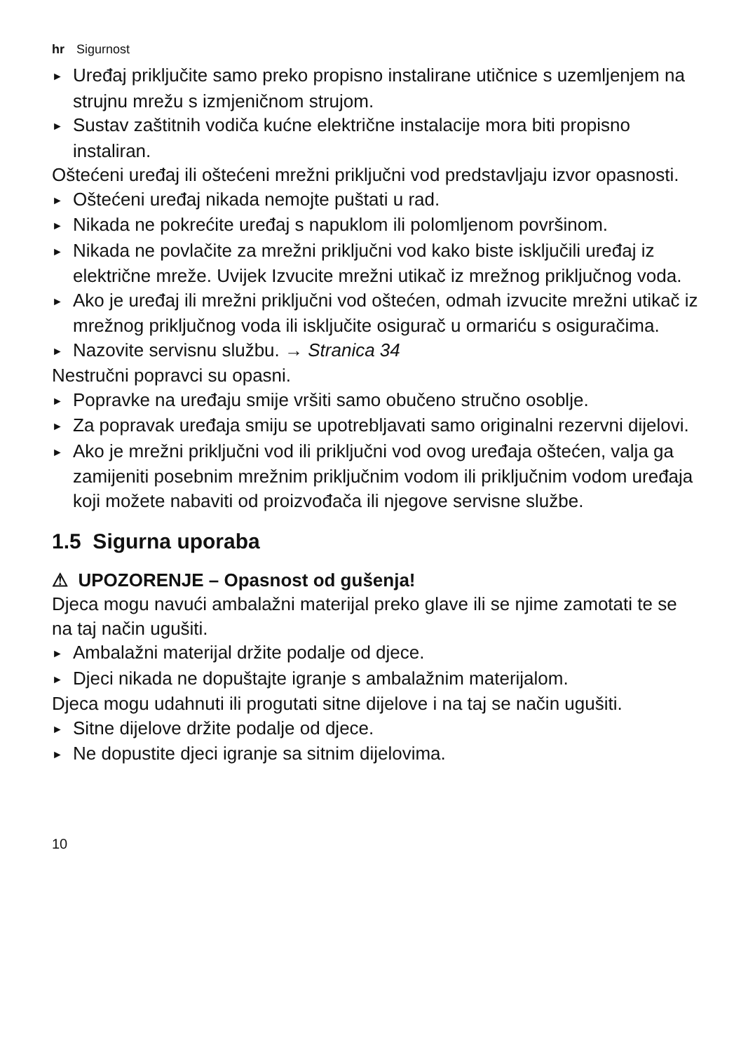hr Sigurnost
► Uređaj priključite samo preko propisno instalirane utičnice s uzemljenjem na strujnu mrežu s izmjeničnom strujom.
► Sustav zaštitnih vodiča kućne električne instalacije mora biti propisno instaliran.
Oštećeni uređaj ili oštećeni mrežni priključni vod predstavljaju izvor opasnosti.
► Oštećeni uređaj nikada nemojte puštati u rad.
► Nikada ne pokrećite uređaj s napuklom ili polomljenom površinom.
► Nikada ne povlačite za mrežni priključni vod kako biste isključili uređaj iz električne mreže. Uvijek Izvucite mrežni utikač iz mrežnog priključnog voda.
► Ako je uređaj ili mrežni priključni vod oštećen, odmah izvucite mrežni utikač iz mrežnog priključnog voda ili isključite osigurač u ormariću s osiguračima.
► Nazovite servisnu službu. → Stranica 34
Nestručni popravci su opasni.
► Popravke na uređaju smije vršiti samo obučeno stručno osoblje.
► Za popravak uređaja smiju se upotrebljavati samo originalni rezervni dijelovi.
► Ako je mrežni priključni vod ili priključni vod ovog uređaja oštećen, valja ga zamijeniti posebnim mrežnim priključnim vodom ili priključnim vodom uređaja koji možete nabaviti od proizvođača ili njegove servisne službe.
1.5 Sigurna uporaba
⚠ UPOZORENJE – Opasnost od gušenja!
Djeca mogu navući ambalažni materijal preko glave ili se njime zamotati te se na taj način ugušiti.
► Ambalažni materijal držite podalje od djece.
► Djeci nikada ne dopuštajte igranje s ambalažnim materijalom.
Djeca mogu udahnuti ili progutati sitne dijelove i na taj se način ugušiti.
► Sitne dijelove držite podalje od djece.
► Ne dopustite djeci igranje sa sitnim dijelovima.
10